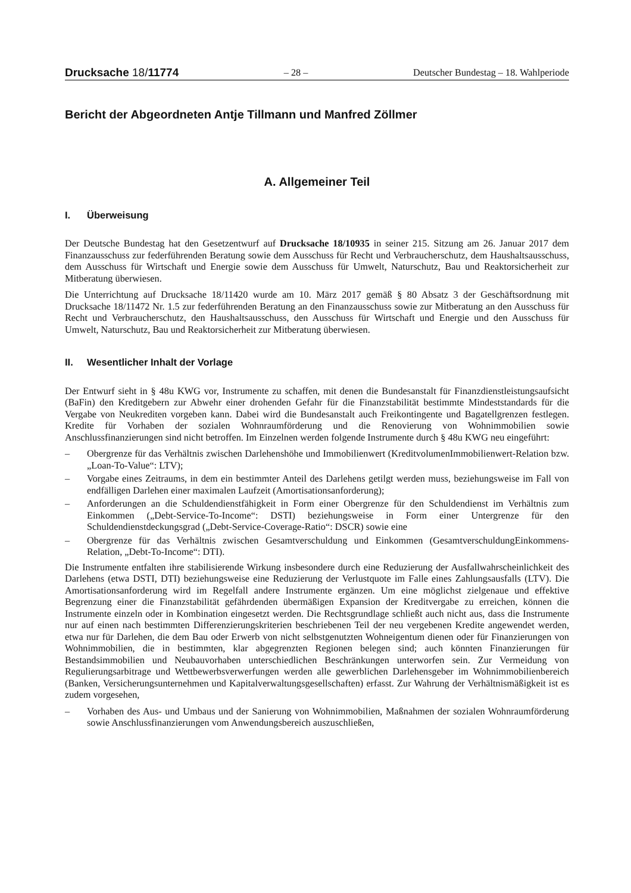Drucksache 18/11774
– 28 –
Deutscher Bundestag – 18. Wahlperiode
Bericht der Abgeordneten Antje Tillmann und Manfred Zöllmer
A. Allgemeiner Teil
I. Überweisung
Der Deutsche Bundestag hat den Gesetzentwurf auf Drucksache 18/10935 in seiner 215. Sitzung am 26. Januar 2017 dem Finanzausschuss zur federführenden Beratung sowie dem Ausschuss für Recht und Verbraucherschutz, dem Haushaltsausschuss, dem Ausschuss für Wirtschaft und Energie sowie dem Ausschuss für Umwelt, Naturschutz, Bau und Reaktorsicherheit zur Mitberatung überwiesen.
Die Unterrichtung auf Drucksache 18/11420 wurde am 10. März 2017 gemäß § 80 Absatz 3 der Geschäftsordnung mit Drucksache 18/11472 Nr. 1.5 zur federführenden Beratung an den Finanzausschuss sowie zur Mitberatung an den Ausschuss für Recht und Verbraucherschutz, den Haushaltsausschuss, den Ausschuss für Wirtschaft und Energie und den Ausschuss für Umwelt, Naturschutz, Bau und Reaktorsicherheit zur Mitberatung überwiesen.
II. Wesentlicher Inhalt der Vorlage
Der Entwurf sieht in § 48u KWG vor, Instrumente zu schaffen, mit denen die Bundesanstalt für Finanzdienstleistungsaufsicht (BaFin) den Kreditgebern zur Abwehr einer drohenden Gefahr für die Finanzstabilität bestimmte Mindeststandards für die Vergabe von Neukrediten vorgeben kann. Dabei wird die Bundesanstalt auch Freikontingente und Bagatellgrenzen festlegen. Kredite für Vorhaben der sozialen Wohnraumförderung und die Renovierung von Wohnimmobilien sowie Anschlussfinanzierungen sind nicht betroffen. Im Einzelnen werden folgende Instrumente durch § 48u KWG neu eingeführt:
– Obergrenze für das Verhältnis zwischen Darlehenshöhe und Immobilienwert (KreditvolumenImmobilienwert-Relation bzw. „Loan-To-Value“: LTV);
– Vorgabe eines Zeitraums, in dem ein bestimmter Anteil des Darlehens getilgt werden muss, beziehungsweise im Fall von endfälligen Darlehen einer maximalen Laufzeit (Amortisationsanforderung);
– Anforderungen an die Schuldendienstfähigkeit in Form einer Obergrenze für den Schuldendienst im Verhältnis zum Einkommen („Debt-Service-To-Income“: DSTI) beziehungsweise in Form einer Untergrenze für den Schuldendienstdeckungsgrad („Debt-Service-Coverage-Ratio“: DSCR) sowie eine
– Obergrenze für das Verhältnis zwischen Gesamtverschuldung und Einkommen (GesamtverschuldungEinkommens-Relation, „Debt-To-Income“: DTI).
Die Instrumente entfalten ihre stabilisierende Wirkung insbesondere durch eine Reduzierung der Ausfallwahrscheinlichkeit des Darlehens (etwa DSTI, DTI) beziehungsweise eine Reduzierung der Verlustquote im Falle eines Zahlungsausfalls (LTV). Die Amortisationsanforderung wird im Regelfall andere Instrumente ergänzen. Um eine möglichst zielgenaue und effektive Begrenzung einer die Finanzstabilität gefährdenden übermäßigen Expansion der Kreditvergabe zu erreichen, können die Instrumente einzeln oder in Kombination eingesetzt werden. Die Rechtsgrundlage schließt auch nicht aus, dass die Instrumente nur auf einen nach bestimmten Differenzierungskriterien beschriebenen Teil der neu vergebenen Kredite angewendet werden, etwa nur für Darlehen, die dem Bau oder Erwerb von nicht selbstgenutzten Wohneigentum dienen oder für Finanzierungen von Wohnimmobilien, die in bestimmten, klar abgegrenzten Regionen belegen sind; auch könnten Finanzierungen für Bestandsimmobilien und Neubauvorhaben unterschiedlichen Beschränkungen unterworfen sein. Zur Vermeidung von Regulierungsarbitrage und Wettbewerbsverwerfungen werden alle gewerblichen Darlehensgeber im Wohnimmobilienbereich (Banken, Versicherungsunternehmen und Kapitalverwaltungsgesellschaften) erfasst. Zur Wahrung der Verhältnismäßigkeit ist es zudem vorgesehen,
– Vorhaben des Aus- und Umbaus und der Sanierung von Wohnimmobilien, Maßnahmen der sozialen Wohnraumförderung sowie Anschlussfinanzierungen vom Anwendungsbereich auszuschließen,